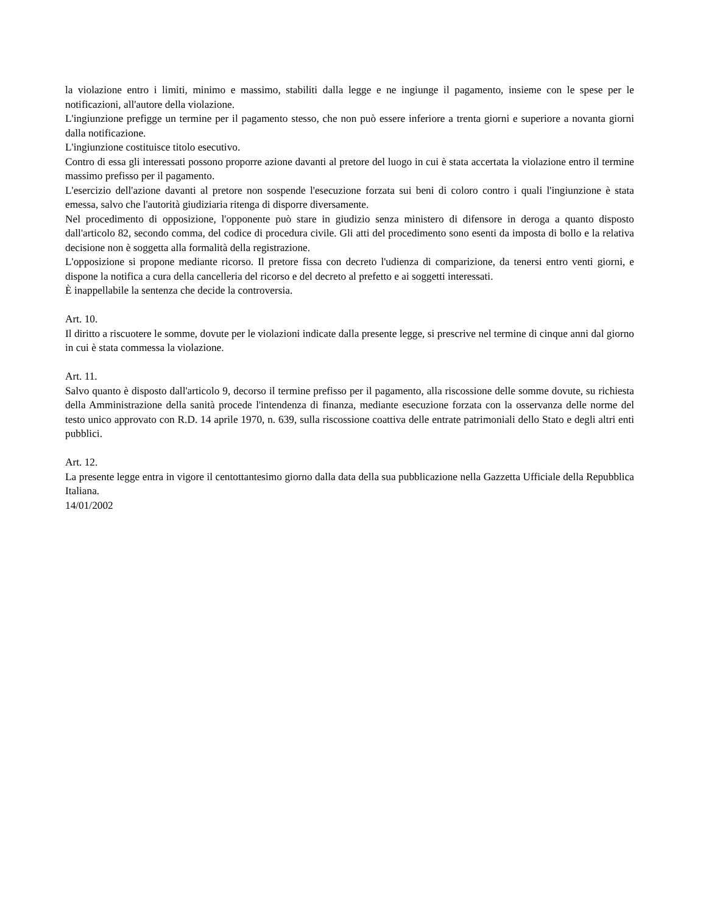la violazione entro i limiti, minimo e massimo, stabiliti dalla legge e ne ingiunge il pagamento, insieme con le spese per le notificazioni, all'autore della violazione.
L'ingiunzione prefigge un termine per il pagamento stesso, che non può essere inferiore a trenta giorni e superiore a novanta giorni dalla notificazione.
L'ingiunzione costituisce titolo esecutivo.
Contro di essa gli interessati possono proporre azione davanti al pretore del luogo in cui è stata accertata la violazione entro il termine massimo prefisso per il pagamento.
L'esercizio dell'azione davanti al pretore non sospende l'esecuzione forzata sui beni di coloro contro i quali l'ingiunzione è stata emessa, salvo che l'autorità giudiziaria ritenga di disporre diversamente.
Nel procedimento di opposizione, l'opponente può stare in giudizio senza ministero di difensore in deroga a quanto disposto dall'articolo 82, secondo comma, del codice di procedura civile. Gli atti del procedimento sono esenti da imposta di bollo e la relativa decisione non è soggetta alla formalità della registrazione.
L'opposizione si propone mediante ricorso. Il pretore fissa con decreto l'udienza di comparizione, da tenersi entro venti giorni, e dispone la notifica a cura della cancelleria del ricorso e del decreto al prefetto e ai soggetti interessati.
È inappellabile la sentenza che decide la controversia.
Art. 10.
Il diritto a riscuotere le somme, dovute per le violazioni indicate dalla presente legge, si prescrive nel termine di cinque anni dal giorno in cui è stata commessa la violazione.
Art. 11.
Salvo quanto è disposto dall'articolo 9, decorso il termine prefisso per il pagamento, alla riscossione delle somme dovute, su richiesta della Amministrazione della sanità procede l'intendenza di finanza, mediante esecuzione forzata con la osservanza delle norme del testo unico approvato con R.D. 14 aprile 1970, n. 639, sulla riscossione coattiva delle entrate patrimoniali dello Stato e degli altri enti pubblici.
Art. 12.
La presente legge entra in vigore il centottantesimo giorno dalla data della sua pubblicazione nella Gazzetta Ufficiale della Repubblica Italiana.
14/01/2002